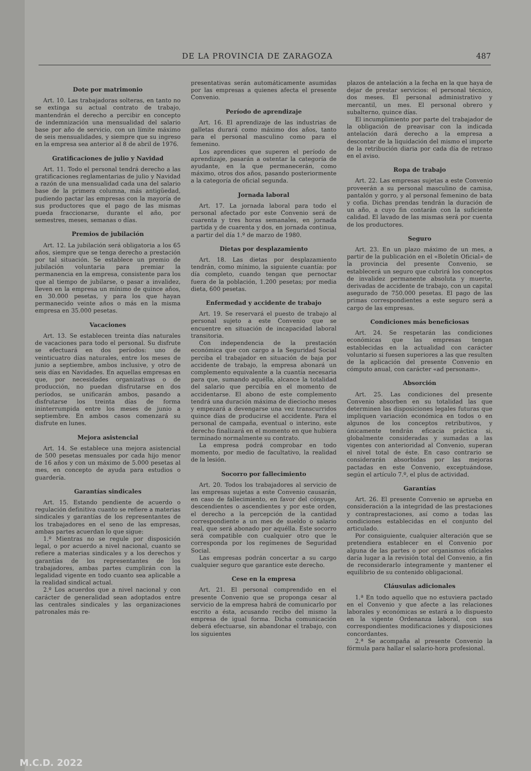DE LA PROVINCIA DE ZARAGOZA 487
Dote por matrimonio
Art. 10. Las trabajadoras solteras, en tanto no se extinga su actual contrato de trabajo, mantendrán el derecho a percibir en concepto de indemnización una mensualidad del salario base por año de servicio, con un límite máximo de seis mensualidades, y siempre que su ingreso en la empresa sea anterior al 8 de abril de 1976.
Gratificaciones de julio y Navidad
Art. 11. Todo el personal tendrá derecho a las gratificaciones reglamentarias de julio y Navidad a razón de una mensualidad cada una del salario base de la primera columna, más antigüedad, pudiendo pactar las empresas con la mayoría de sus productores que el pago de las mismas pueda fraccionarse, durante el año, por semestres, meses, semanas o días.
Premios de jubilación
Art. 12. La jubilación será obligatoria a los 65 años, siempre que se tenga derecho a prestación por tal situación. Se establece un premio de jubilación voluntaria para premiar la permanencia en la empresa, consistente para los que al tiempo de jubilarse, o pasar a invalidez, lleven en la empresa un mínimo de quince años, en 30.000 pesetas, y para los que hayan permanecido veinte años o más en la misma empresa en 35.000 pesetas.
Vacaciones
Art. 13. Se establecen treinta días naturales de vacaciones para todo el personal. Su disfrute se efectuará en dos períodos: uno de veinticuatro días naturales, entre los meses de junio a septiembre, ambos inclusive, y otro de seis días en Navidades. En aquellas empresas en que, por necesidades organizativas o de producción, no puedan disfrutarse en dos períodos, se unificarán ambos, pasando a disfrutarse los treinta días de forma ininterrumpida entre los meses de junio a septiembre. En ambos casos comenzará su disfrute en lunes.
Mejora asistencial
Art. 14. Se establece una mejora asistencial de 500 pesetas mensuales por cada hijo menor de 16 años y con un máximo de 5.000 pesetas al mes, en concepto de ayuda para estudios o guardería.
Garantías sindicales
Art. 15. Estando pendiente de acuerdo o regulación definitiva cuanto se refiere a materias sindicales y garantías de los representantes de los trabajadores en el seno de las empresas, ambas partes acuerdan lo que sigue:
1.º Mientras no se regule por disposición legal, o por acuerdo a nivel nacional, cuanto se refiere a materias sindicales y a los derechos y garantías de los representantes de los trabajadores, ambas partes cumplirán con la legalidad vigente en todo cuanto sea aplicable a la realidad sindical actual.
2.º Los acuerdos que a nivel nacional y con carácter de generalidad sean adoptados entre las centrales sindicales y las organizaciones patronales más re-
presentativas serán automáticamente asumidas por las empresas a quienes afecta el presente Convenio.
Período de aprendizaje
Art. 16. El aprendizaje de las industrias de galletas durará como máximo dos años, tanto para el personal masculino como para el femenino.
Los aprendices que superen el período de aprendizaje, pasarán a ostentar la categoría de ayudante, en la que permanecerán, como máximo, otros dos años, pasando posteriormente a la categoría de oficial segunda.
Jornada laboral
Art. 17. La jornada laboral para todo el personal afectado por este Convenio será de cuarenta y tres horas semanales, en jornada partida y de cuarenta y dos, en jornada continua, a partir del día 1.º de marzo de 1980.
Dietas por desplazamiento
Art. 18. Las dietas por desplazamiento tendrán, como mínimo, la siguiente cuantía: por día completo, cuando tengan que pernoctar fuera de la población, 1.200 pesetas; por media dieta, 600 pesetas.
Enfermedad y accidente de trabajo
Art. 19. Se reservará el puesto de trabajo al personal sujeto a este Convenio que se encuentre en situación de incapacidad laboral transitoria.
Con independencia de la prestación económica que con cargo a la Seguridad Social perciba el trabajador en situación de baja por accidente de trabajo, la empresa abonará un complemento equivalente a la cuantía necesaria para que, sumando aquélla, alcance la totalidad del salario que percibía en el momento de accidentarse. El abono de este complemento tendrá una duración máxima de dieciocho meses y empezará a devengarse una vez transcurridos quince días de producirse el accidente. Para el personal de campaña, eventual o interino, este derecho finalizará en el momento en que hubiera terminado normalmente su contrato.
La empresa podrá comprobar en todo momento, por medio de facultativo, la realidad de la lesión.
Socorro por fallecimiento
Art. 20. Todos los trabajadores al servicio de las empresas sujetas a este Convenio causarán, en caso de fallecimiento, en favor del cónyuge, descendientes o ascendientes y por este orden, el derecho a la percepción de la cantidad correspondiente a un mes de sueldo o salario real, que será abonado por aquélla. Este socorro será compatible con cualquier otro que le corresponda por los regímenes de Seguridad Social.
Las empresas podrán concertar a su cargo cualquier seguro que garantice este derecho.
Cese en la empresa
Art. 21. El personal comprendido en el presente Convenio que se proponga cesar al servicio de la empresa habrá de comunicarlo por escrito a ésta, acusando recibo del mismo la empresa de igual forma. Dicha comunicación deberá efectuarse, sin abandonar el trabajo, con los siguientes
plazos de antelación a la fecha en la que haya de dejar de prestar servicios: el personal técnico, dos meses. El personal administrativo y mercantil, un mes. El personal obrero y subalterno, quince días.
El incumplimiento por parte del trabajador de la obligación de preavisar con la indicada antelación dará derecho a la empresa a descontar de la liquidación del mismo el importe de la retribución diaria por cada día de retraso en el aviso.
Ropa de trabajo
Art. 22. Las empresas sujetas a este Convenio proveerán a su personal masculino de camisa, pantalón y gorro, y al personal femenino de bata y cofia. Dichas prendas tendrán la duración de un año, a cuyo fin contarán con la suficiente calidad. El lavado de las mismas será por cuenta de los productores.
Seguro
Art. 23. En un plazo máximo de un mes, a partir de la publicación en el «Boletín Oficial» de la provincia del presente Convenio, se establecerá un seguro que cubrirá los conceptos de invalidez permanente absoluta y muerte, derivadas de accidente de trabajo, con un capital asegurado de 750.000 pesetas. El pago de las primas correspondientes a este seguro será a cargo de las empresas.
Condiciones más beneficiosas
Art. 24. Se respetarán las condiciones económicas que las empresas tengan establecidas en la actualidad con carácter voluntario si fuesen superiores a las que resulten de la aplicación del presente Convenio en cómputo anual, con carácter «ad personam».
Absorción
Art. 25. Las condiciones del presente Convenio absorben en su totalidad las que determinen las disposiciones legales futuras que impliquen variación económica en todos o en algunos de los conceptos retributivos, y únicamente tendrán eficacia práctica si, globalmente consideradas y sumadas a las vigentes con anterioridad al Convenio, superan el nivel total de éste. En caso contrario se considerarán absorbidas por las mejoras pactadas en este Convenio, exceptuándose, según el artículo 7.º, el plus de actividad.
Garantías
Art. 26. El presente Convenio se aprueba en consideración a la integridad de las prestaciones y contraprestaciones, así como a todas las condiciones establecidas en el conjunto del articulado.
Por consiguiente, cualquier alteración que se pretendiera establecer en el Convenio por alguna de las partes o por organismos oficiales daría lugar a la revisión total del Convenio, a fin de reconsiderarlo íntegramente y mantener el equilibrio de su contenido obligacional.
Cláusulas adicionales
1.ª En todo aquello que no estuviera pactado en el Convenio y que afecte a las relaciones laborales y económicas se estará a lo dispuesto en la vigente Ordenanza laboral, con sus correspondientes modificaciones y disposiciones concordantes.
2.ª Se acompaña al presente Convenio la fórmula para hallar el salario-hora profesional.
M.C.D. 2022